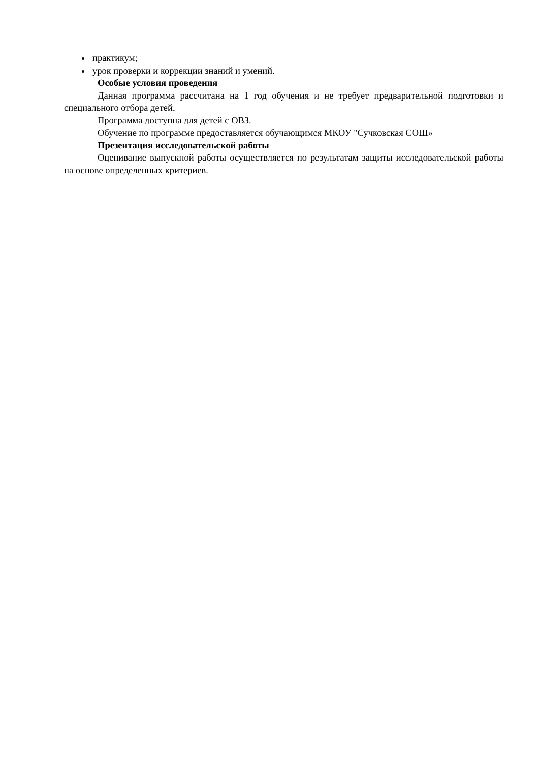практикум;
урок проверки и коррекции знаний и умений.
Особые условия проведения
Данная программа рассчитана на 1 год обучения и не требует предварительной подготовки и специального отбора детей.
Программа доступна для детей с ОВЗ.
Обучение по программе предоставляется обучающимся МКОУ "Сучковская СОШ»
Презентация исследовательской работы
Оценивание выпускной работы осуществляется по результатам защиты исследовательской работы на основе определенных критериев.